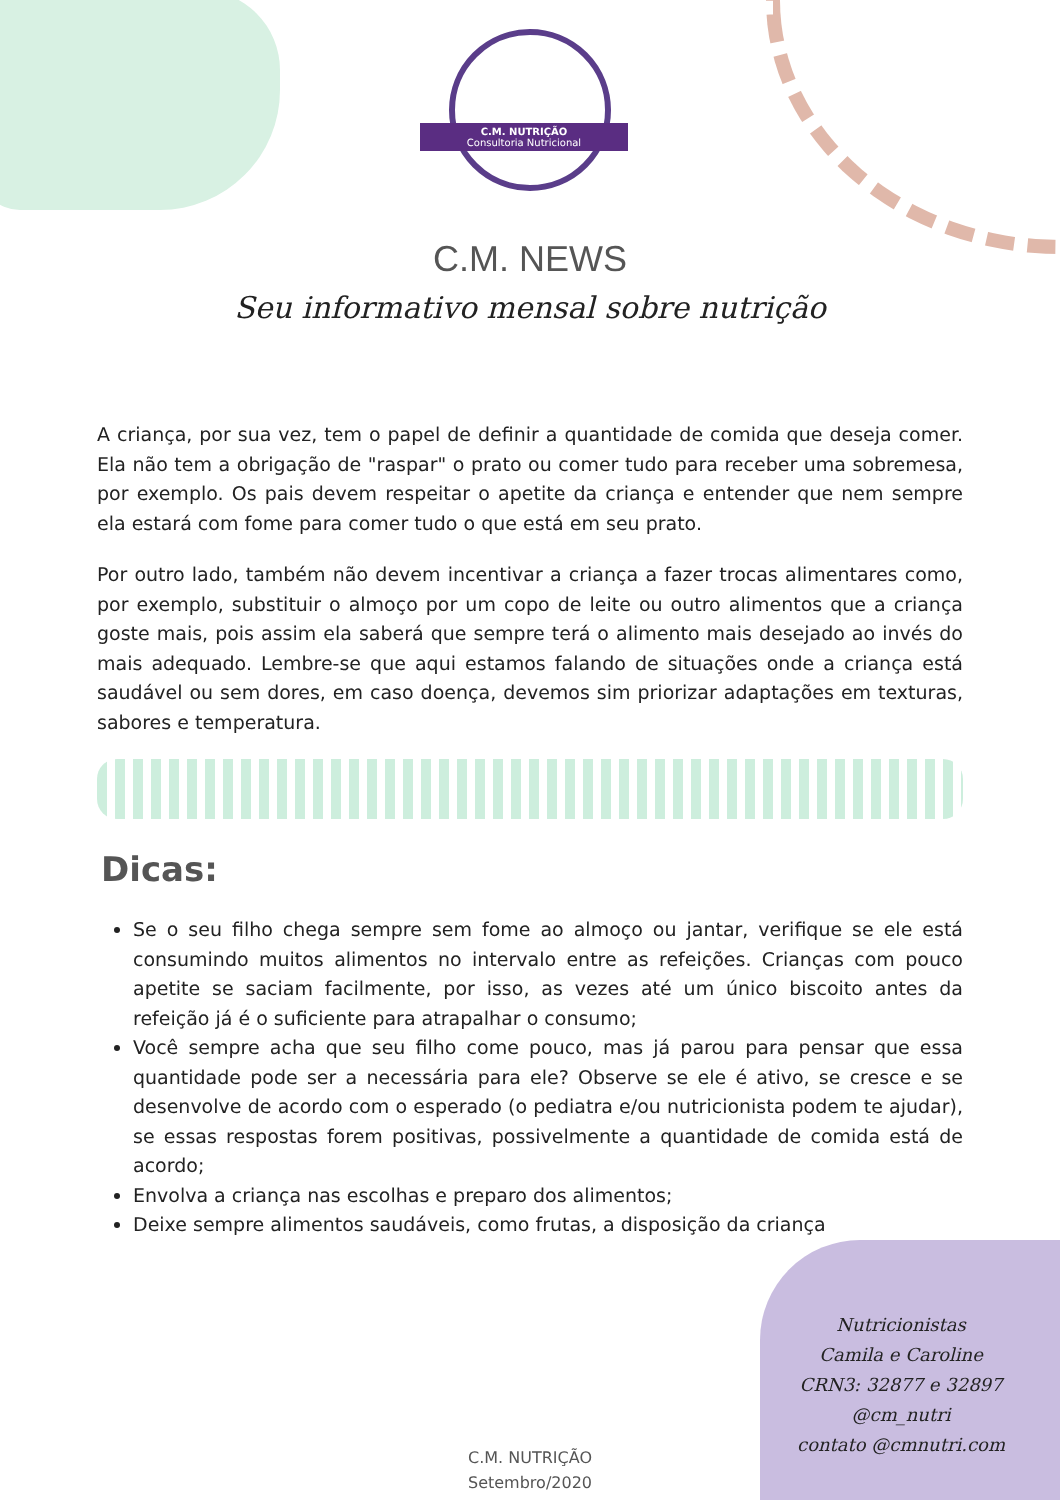C.M. NUTRIÇÃO
Consultoria Nutricional
C.M. NEWS
Seu informativo mensal sobre nutrição
A criança, por sua vez, tem o papel de definir a quantidade de comida que deseja comer. Ela não tem a obrigação de "raspar" o prato ou comer tudo para receber uma sobremesa, por exemplo. Os pais devem respeitar o apetite da criança e entender que nem sempre ela estará com fome para comer tudo o que está em seu prato.
Por outro lado, também não devem incentivar a criança a fazer trocas alimentares como, por exemplo, substituir o almoço por um copo de leite ou outro alimentos que a criança goste mais, pois assim ela saberá que sempre terá o alimento mais desejado ao invés do mais adequado. Lembre-se que aqui estamos falando de situações onde a criança está saudável ou sem dores, em caso doença, devemos sim priorizar adaptações em texturas, sabores e temperatura.
Dicas:
Se o seu filho chega sempre sem fome ao almoço ou jantar, verifique se ele está consumindo muitos alimentos no intervalo entre as refeições. Crianças com pouco apetite se saciam facilmente, por isso, as vezes até um único biscoito antes da refeição já é o suficiente para atrapalhar o consumo;
Você sempre acha que seu filho come pouco, mas já parou para pensar que essa quantidade pode ser a necessária para ele? Observe se ele é ativo, se cresce e se desenvolve de acordo com o esperado (o pediatra e/ou nutricionista podem te ajudar), se essas respostas forem positivas, possivelmente a quantidade de comida está de acordo;
Envolva a criança nas escolhas e preparo dos alimentos;
Deixe sempre alimentos saudáveis, como frutas, a disposição da criança
Nutricionistas
Camila e Caroline
CRN3: 32877 e 32897
@cm_nutri
contato @cmnutri.com
C.M. NUTRIÇÃO
Setembro/2020